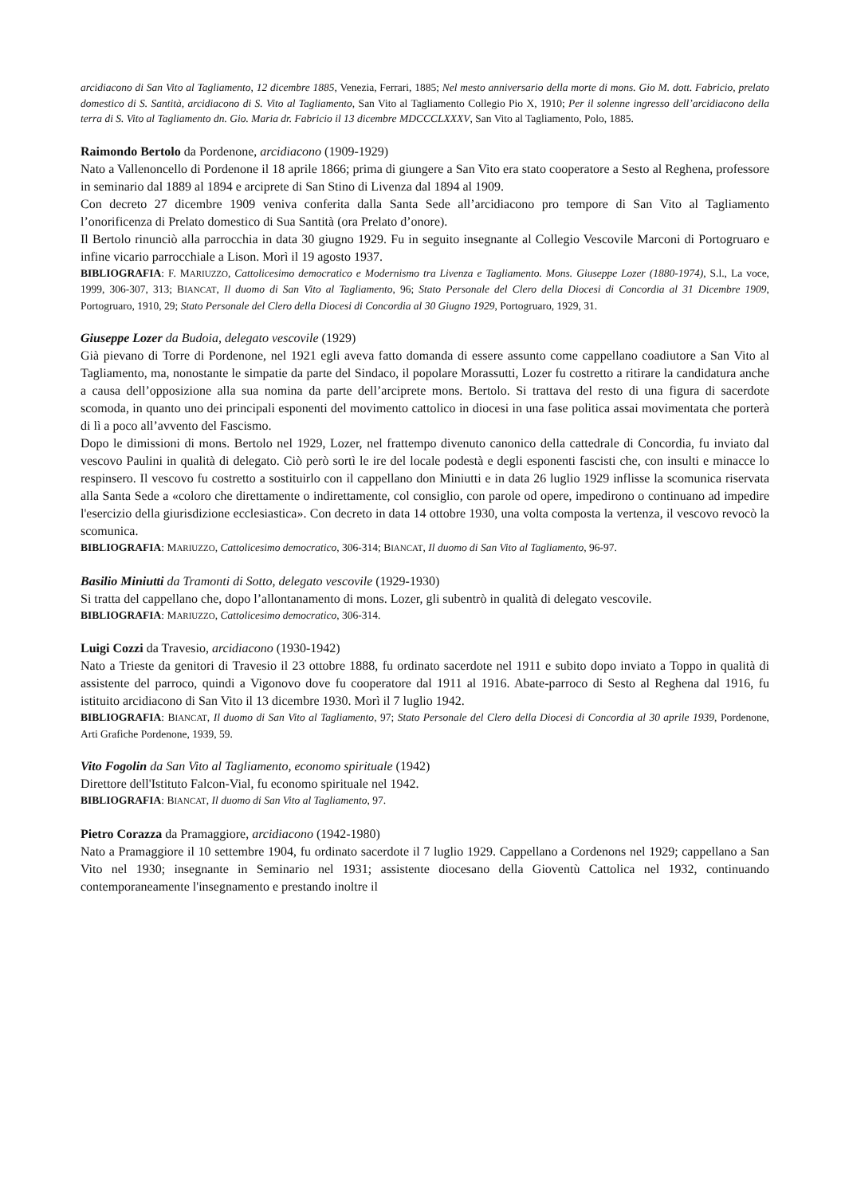arcidiacono di San Vito al Tagliamento, 12 dicembre 1885, Venezia, Ferrari, 1885; Nel mesto anniversario della morte di mons. Gio M. dott. Fabricio, prelato domestico di S. Santità, arcidiacono di S. Vito al Tagliamento, San Vito al Tagliamento Collegio Pio X, 1910; Per il solenne ingresso dell’arcidiacono della terra di S. Vito al Tagliamento dn. Gio. Maria dr. Fabricio il 13 dicembre MDCCCLXXXV, San Vito al Tagliamento, Polo, 1885.
Raimondo Bertolo da Pordenone, arcidiacono (1909-1929)
Nato a Vallenoncello di Pordenone il 18 aprile 1866; prima di giungere a San Vito era stato cooperatore a Sesto al Reghena, professore in seminario dal 1889 al 1894 e arciprete di San Stino di Livenza dal 1894 al 1909.
Con decreto 27 dicembre 1909 veniva conferita dalla Santa Sede all’arcidiacono pro tempore di San Vito al Tagliamento l’onorificenza di Prelato domestico di Sua Santità (ora Prelato d’onore).
Il Bertolo rinunciò alla parrocchia in data 30 giugno 1929. Fu in seguito insegnante al Collegio Vescovile Marconi di Portogruaro e infine vicario parrocchiale a Lison. Morì il 19 agosto 1937.
BIBLIOGRAFIA: F. MARIUZZO, Cattolicesimo democratico e Modernismo tra Livenza e Tagliamento. Mons. Giuseppe Lozer (1880-1974), S.l., La voce, 1999, 306-307, 313; BIANCAT, Il duomo di San Vito al Tagliamento, 96; Stato Personale del Clero della Diocesi di Concordia al 31 Dicembre 1909, Portogruaro, 1910, 29; Stato Personale del Clero della Diocesi di Concordia al 30 Giugno 1929, Portogruaro, 1929, 31.
Giuseppe Lozer da Budoia, delegato vescovile (1929)
Già pievano di Torre di Pordenone, nel 1921 egli aveva fatto domanda di essere assunto come cappellano coadiutore a San Vito al Tagliamento, ma, nonostante le simpatie da parte del Sindaco, il popolare Morassutti, Lozer fu costretto a ritirare la candidatura anche a causa dell’opposizione alla sua nomina da parte dell’arciprete mons. Bertolo. Si trattava del resto di una figura di sacerdote scomoda, in quanto uno dei principali esponenti del movimento cattolico in diocesi in una fase politica assai movimentata che porterà di lì a poco all’avvento del Fascismo.
Dopo le dimissioni di mons. Bertolo nel 1929, Lozer, nel frattempo divenuto canonico della cattedrale di Concordia, fu inviato dal vescovo Paulini in qualità di delegato. Ciò però sortì le ire del locale podestà e degli esponenti fascisti che, con insulti e minacce lo respinsero. Il vescovo fu costretto a sostituirlo con il cappellano don Miniutti e in data 26 luglio 1929 inflisse la scomunica riservata alla Santa Sede a «coloro che direttamente o indirettamente, col consiglio, con parole od opere, impedirono o continuano ad impedire l'esercizio della giurisdizione ecclesiastica». Con decreto in data 14 ottobre 1930, una volta composta la vertenza, il vescovo revocò la scomunica.
BIBLIOGRAFIA: MARIUZZO, Cattolicesimo democratico, 306-314; BIANCAT, Il duomo di San Vito al Tagliamento, 96-97.
Basilio Miniutti da Tramonti di Sotto, delegato vescovile (1929-1930)
Si tratta del cappellano che, dopo l’allontanamento di mons. Lozer, gli subentrò in qualità di delegato vescovile.
BIBLIOGRAFIA: MARIUZZO, Cattolicesimo democratico, 306-314.
Luigi Cozzi da Travesio, arcidiacono (1930-1942)
Nato a Trieste da genitori di Travesio il 23 ottobre 1888, fu ordinato sacerdote nel 1911 e subito dopo inviato a Toppo in qualità di assistente del parroco, quindi a Vigonovo dove fu cooperatore dal 1911 al 1916. Abate-parroco di Sesto al Reghena dal 1916, fu istituito arcidiacono di San Vito il 13 dicembre 1930. Morì il 7 luglio 1942.
BIBLIOGRAFIA: BIANCAT, Il duomo di San Vito al Tagliamento, 97; Stato Personale del Clero della Diocesi di Concordia al 30 aprile 1939, Pordenone, Arti Grafiche Pordenone, 1939, 59.
Vito Fogolin da San Vito al Tagliamento, economo spirituale (1942)
Direttore dell'Istituto Falcon-Vial, fu economo spirituale nel 1942.
BIBLIOGRAFIA: BIANCAT, Il duomo di San Vito al Tagliamento, 97.
Pietro Corazza da Pramaggiore, arcidiacono (1942-1980)
Nato a Pramaggiore il 10 settembre 1904, fu ordinato sacerdote il 7 luglio 1929. Cappellano a Cordenons nel 1929; cappellano a San Vito nel 1930; insegnante in Seminario nel 1931; assistente diocesano della Gioventù Cattolica nel 1932, continuando contemporaneamente l'insegnamento e prestando inoltre il